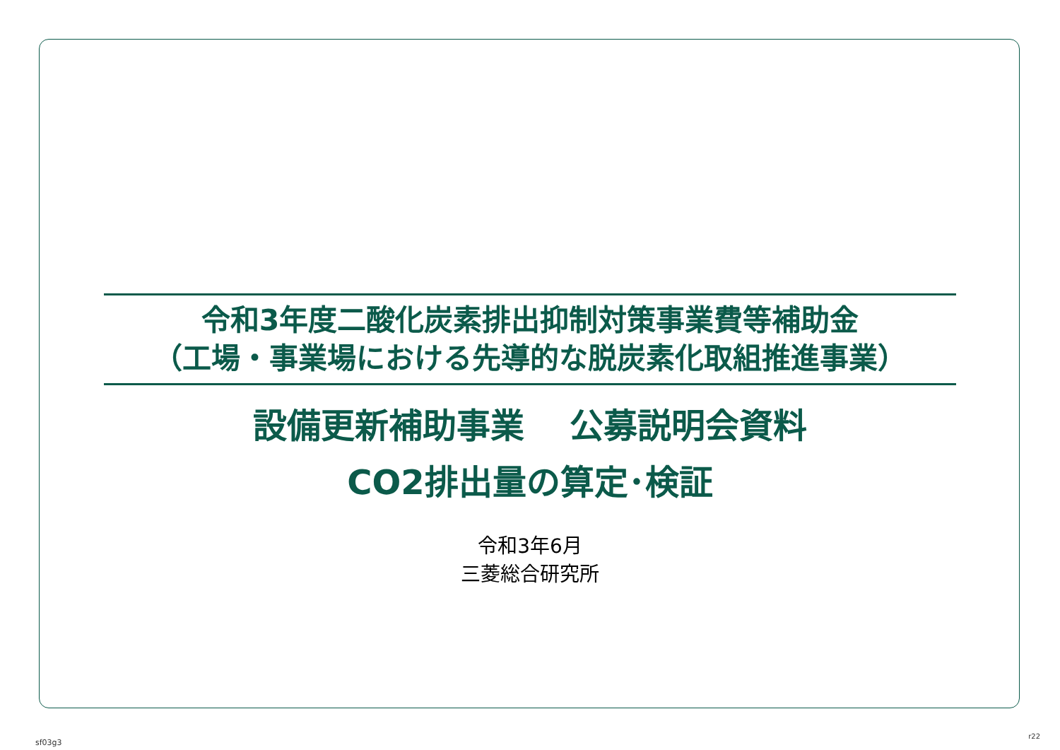令和3年度二酸化炭素排出抑制対策事業費等補助金
（工場・事業場における先導的な脱炭素化取組推進事業）
設備更新補助事業　 公募説明会資料
CO2排出量の算定･検証
令和3年6月
三菱総合研究所
sf03g3
r22